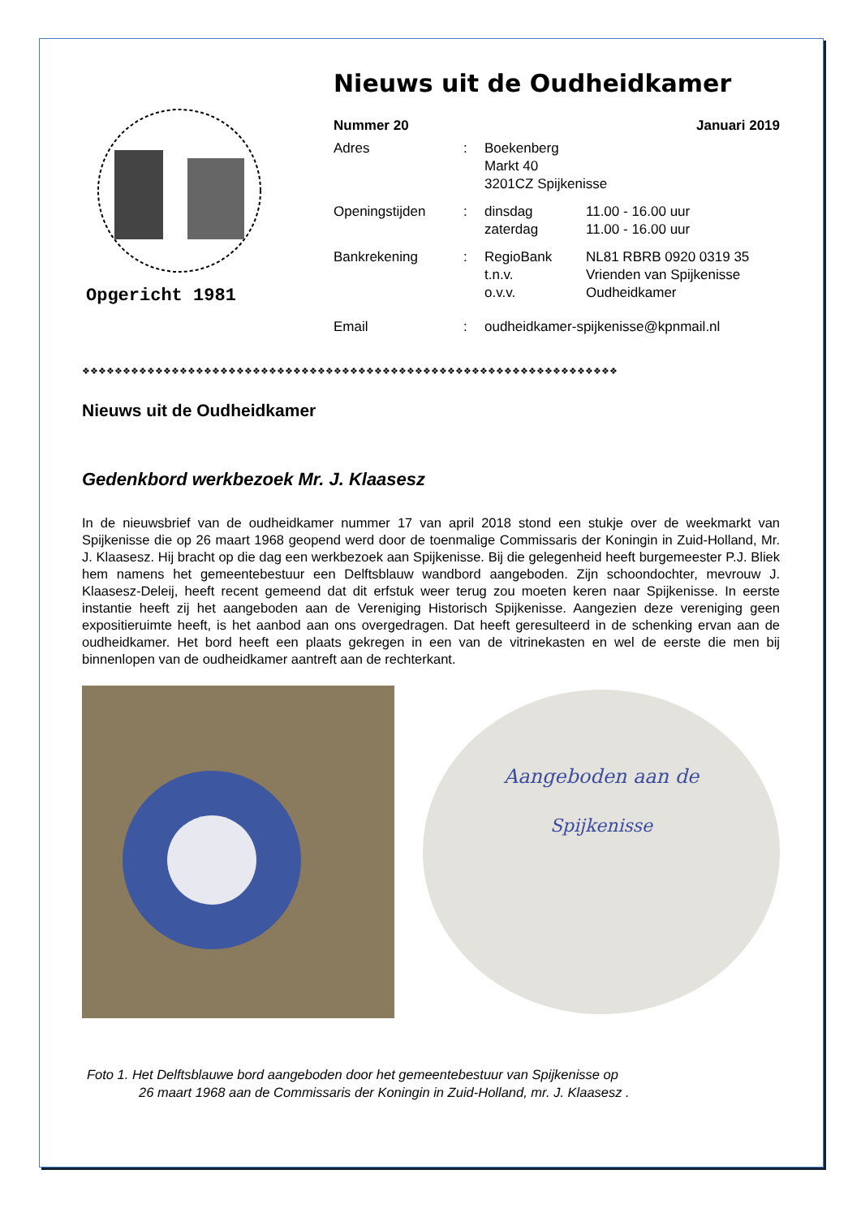Opgericht 1981
Nieuws uit de Oudheidkamer
Nummer 20 Januari 2019
Adres: Boekenberg
Markt 40
3201CZ Spijkenisse
Openingstijden: dinsdag 11.00 - 16.00 uur
zaterdag 11.00 - 16.00 uur
Bankrekening: RegioBank NL81 RBRB 0920 0319 35
t.n.v. Vrienden van Spijkenisse
o.v.v. Oudheidkamer
Email: oudheidkamer-spijkenisse@kpnmail.nl
❖❖❖❖❖❖❖❖❖❖❖❖❖❖❖❖❖❖❖❖❖❖❖❖❖❖❖❖❖❖❖❖❖❖❖❖❖❖❖❖❖❖❖❖❖❖❖❖❖❖❖❖❖❖❖❖❖❖❖❖❖❖❖❖❖❖
Nieuws uit de Oudheidkamer
Gedenkbord werkbezoek Mr. J. Klaasesz
In de nieuwsbrief van de oudheidkamer nummer 17 van april 2018 stond een stukje over de weekmarkt van Spijkenisse die op 26 maart 1968 geopend werd door de toenmalige Commissaris der Koningin in Zuid-Holland, Mr. J. Klaasesz. Hij bracht op die dag een werkbezoek aan Spijkenisse. Bij die gelegenheid heeft burgemeester P.J. Bliek hem namens het gemeentebestuur een Delftsblauw wandbord aangeboden. Zijn schoondochter, mevrouw J. Klaasesz-Deleij, heeft recent gemeend dat dit erfstuk weer terug zou moeten keren naar Spijkenisse. In eerste instantie heeft zij het aangeboden aan de Vereniging Historisch Spijkenisse. Aangezien deze vereniging geen expositieruimte heeft, is het aanbod aan ons overgedragen. Dat heeft geresulteerd in de schenking ervan aan de oudheidkamer. Het bord heeft een plaats gekregen in een van de vitrinekasten en wel de eerste die men bij binnenlopen van de oudheidkamer aantreft aan de rechterkant.
Aangeboden aan de
Spijkenisse
Foto 1. Het Delftsblauwe bord aangeboden door het gemeentebestuur van Spijkenisse op
26 maart 1968 aan de Commissaris der Koningin in Zuid-Holland, mr. J. Klaasesz .